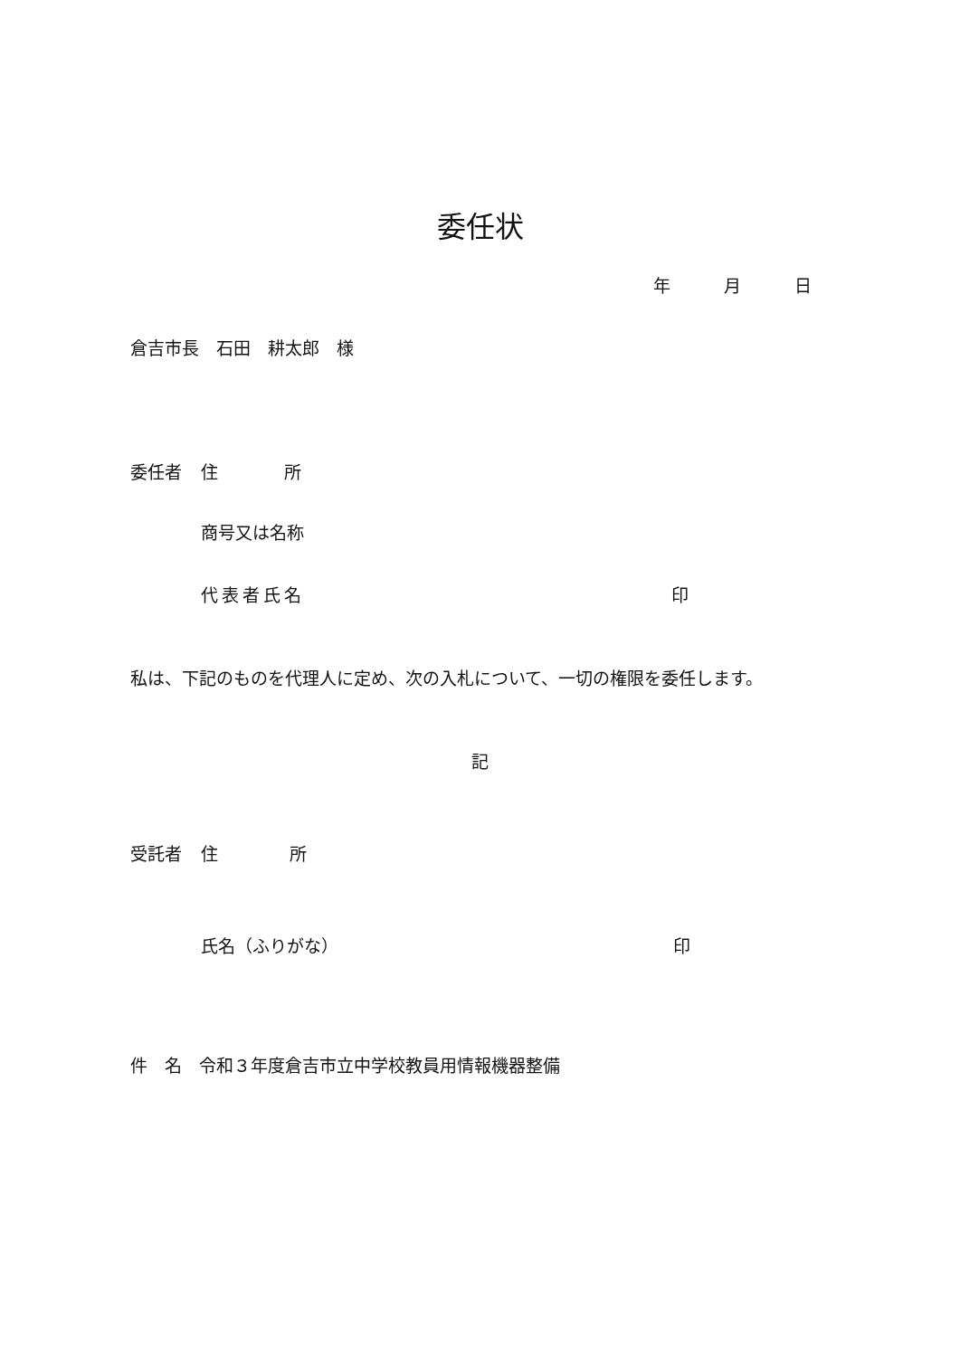委任状
年 月 日
倉吉市長　石田　耕太郎　様
委任者 住 所
商号又は名称
代表者氏名 印
私は、下記のものを代理人に定め、次の入札について、一切の権限を委任します。
記
受託者 住 所
氏名（ふりがな） 印
件　名　令和３年度倉吉市立中学校教員用情報機器整備